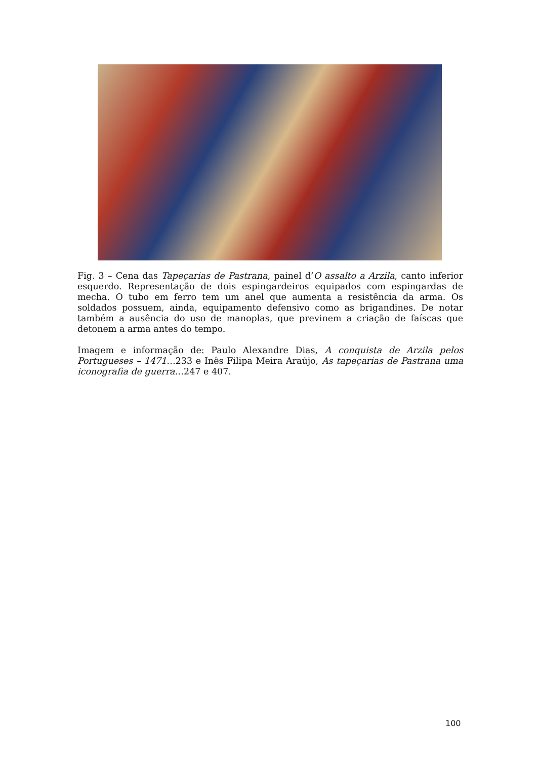Fig. 3 – Cena das Tapeçarias de Pastrana, painel d’O assalto a Arzila, canto inferior esquerdo. Representação de dois espingardeiros equipados com espingardas de mecha. O tubo em ferro tem um anel que aumenta a resistência da arma. Os soldados possuem, ainda, equipamento defensivo como as brigandines. De notar também a ausência do uso de manoplas, que previnem a criação de faíscas que detonem a arma antes do tempo.
Imagem e informação de: Paulo Alexandre Dias, A conquista de Arzila pelos Portugueses – 1471…233 e Inês Filipa Meira Araújo, As tapeçarias de Pastrana uma iconografia de guerra…247 e 407.
100